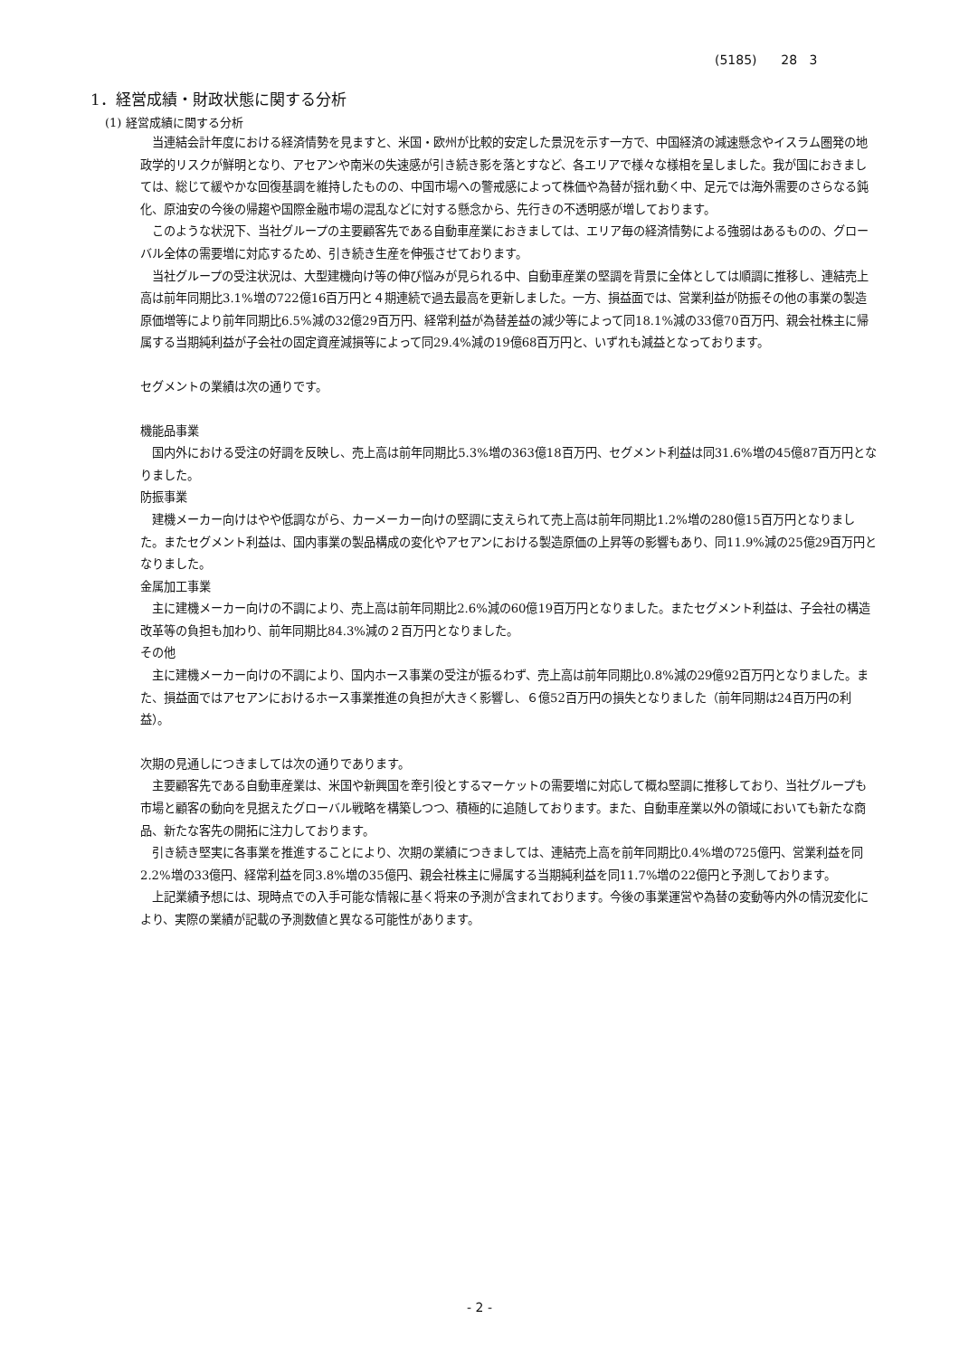(5185) 28 3
1．経営成績・財政状態に関する分析
(1) 経営成績に関する分析
当連結会計年度における経済情勢を見ますと、米国・欧州が比較的安定した景況を示す一方で、中国経済の減速懸念やイスラム圏発の地政学的リスクが鮮明となり、アセアンや南米の失速感が引き続き影を落とすなど、各エリアで様々な様相を呈しました。我が国におきましては、総じて緩やかな回復基調を維持したものの、中国市場への警戒感によって株価や為替が揺れ動く中、足元では海外需要のさらなる鈍化、原油安の今後の帰趨や国際金融市場の混乱などに対する懸念から、先行きの不透明感が増しております。
このような状況下、当社グループの主要顧客先である自動車産業におきましては、エリア毎の経済情勢による強弱はあるものの、グローバル全体の需要増に対応するため、引き続き生産を伸張させております。
当社グループの受注状況は、大型建機向け等の伸び悩みが見られる中、自動車産業の堅調を背景に全体としては順調に推移し、連結売上高は前年同期比3.1%増の722億16百万円と４期連続で過去最高を更新しました。一方、損益面では、営業利益が防振その他の事業の製造原価増等により前年同期比6.5%減の32億29百万円、経常利益が為替差益の減少等によって同18.1%減の33億70百万円、親会社株主に帰属する当期純利益が子会社の固定資産減損等によって同29.4%減の19億68百万円と、いずれも減益となっております。
セグメントの業績は次の通りです。
機能品事業
国内外における受注の好調を反映し、売上高は前年同期比5.3%増の363億18百万円、セグメント利益は同31.6%増の45億87百万円となりました。
防振事業
建機メーカー向けはやや低調ながら、カーメーカー向けの堅調に支えられて売上高は前年同期比1.2%増の280億15百万円となりました。またセグメント利益は、国内事業の製品構成の変化やアセアンにおける製造原価の上昇等の影響もあり、同11.9%減の25億29百万円となりました。
金属加工事業
主に建機メーカー向けの不調により、売上高は前年同期比2.6%減の60億19百万円となりました。またセグメント利益は、子会社の構造改革等の負担も加わり、前年同期比84.3%減の２百万円となりました。
その他
主に建機メーカー向けの不調により、国内ホース事業の受注が振るわず、売上高は前年同期比0.8%減の29億92百万円となりました。また、損益面ではアセアンにおけるホース事業推進の負担が大きく影響し、６億52百万円の損失となりました（前年同期は24百万円の利益）。
次期の見通しにつきましては次の通りであります。
主要顧客先である自動車産業は、米国や新興国を牽引役とするマーケットの需要増に対応して概ね堅調に推移しており、当社グループも市場と顧客の動向を見据えたグローバル戦略を構築しつつ、積極的に追随しております。また、自動車産業以外の領域においても新たな商品、新たな客先の開拓に注力しております。
引き続き堅実に各事業を推進することにより、次期の業績につきましては、連結売上高を前年同期比0.4%増の725億円、営業利益を同2.2%増の33億円、経常利益を同3.8%増の35億円、親会社株主に帰属する当期純利益を同11.7%増の22億円と予測しております。
上記業績予想には、現時点での入手可能な情報に基く将来の予測が含まれております。今後の事業運営や為替の変動等内外の情況変化により、実際の業績が記載の予測数値と異なる可能性があります。
- 2 -